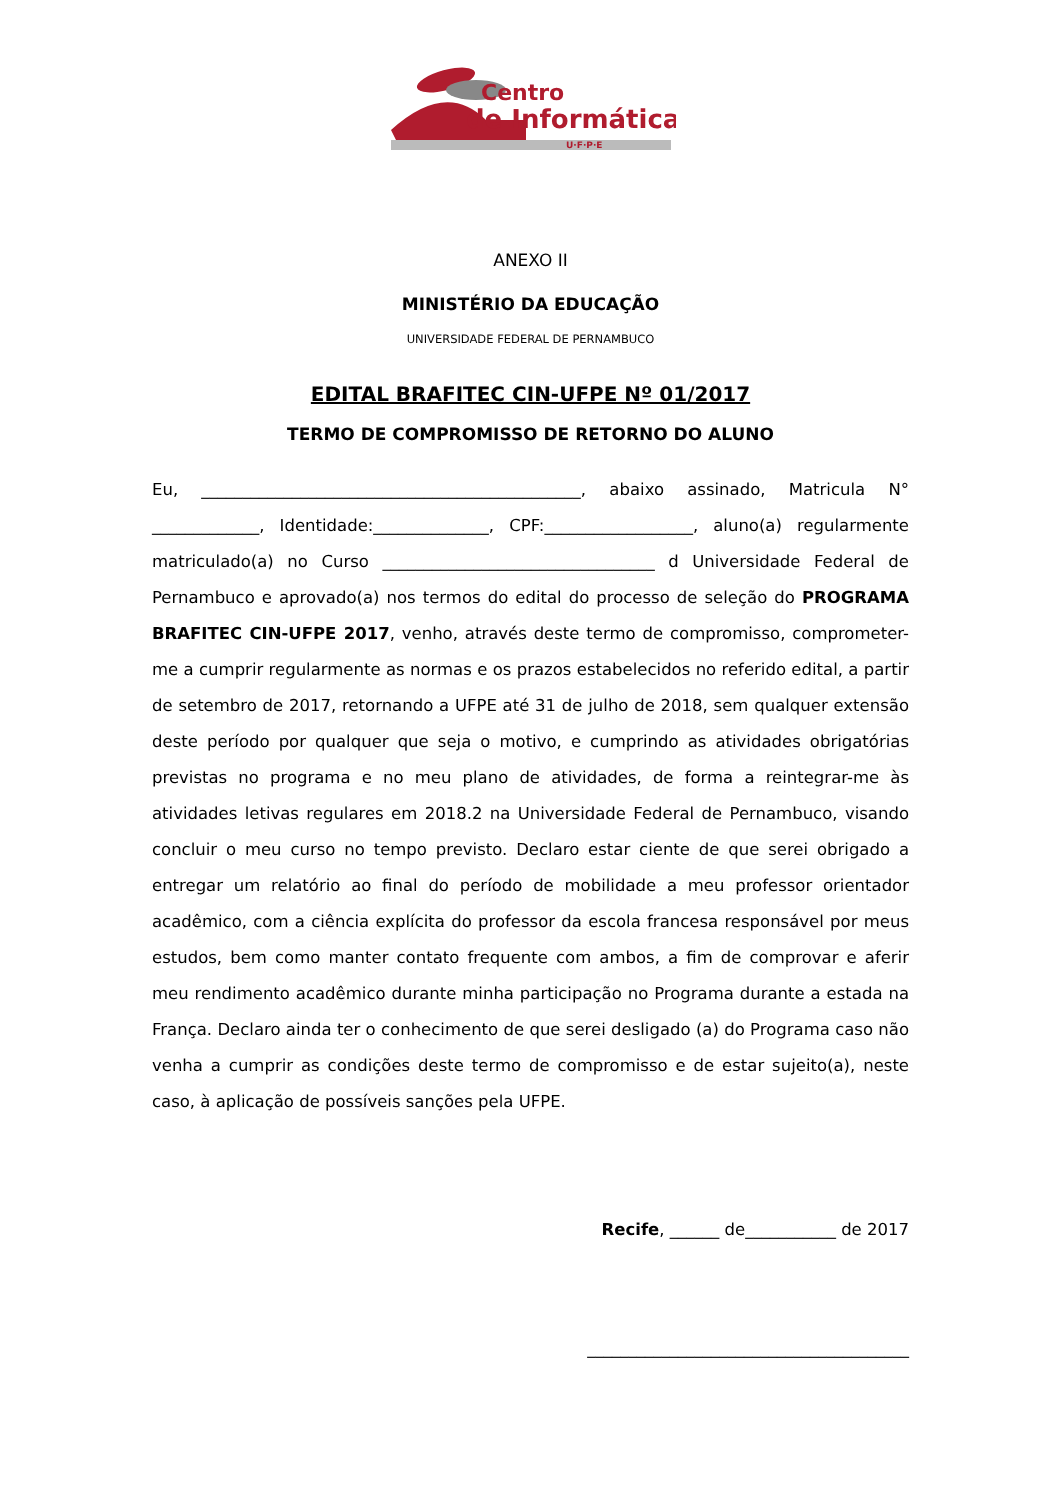Centro
de Informática
U·F·P·E
ANEXO II
MINISTÉRIO DA EDUCAÇÃO
UNIVERSIDADE FEDERAL DE PERNAMBUCO
EDITAL BRAFITEC CIN-UFPE Nº 01/2017
TERMO DE COMPROMISSO DE RETORNO DO ALUNO
Eu, ______________________________________________, abaixo assinado, Matricula N° _____________, Identidade:______________, CPF:__________________, aluno(a) regularmente matriculado(a) no Curso _________________________________ d Universidade Federal de Pernambuco e aprovado(a) nos termos do edital do processo de seleção do PROGRAMA BRAFITEC CIN-UFPE 2017, venho, através deste termo de compromisso, comprometer-me a cumprir regularmente as normas e os prazos estabelecidos no referido edital, a partir de setembro de 2017, retornando a UFPE até 31 de julho de 2018, sem qualquer extensão deste período por qualquer que seja o motivo, e cumprindo as atividades obrigatórias previstas no programa e no meu plano de atividades, de forma a reintegrar-me às atividades letivas regulares em 2018.2 na Universidade Federal de Pernambuco, visando concluir o meu curso no tempo previsto. Declaro estar ciente de que serei obrigado a entregar um relatório ao final do período de mobilidade a meu professor orientador acadêmico, com a ciência explícita do professor da escola francesa responsável por meus estudos, bem como manter contato frequente com ambos, a fim de comprovar e aferir meu rendimento acadêmico durante minha participação no Programa durante a estada na França. Declaro ainda ter o conhecimento de que serei desligado (a) do Programa caso não venha a cumprir as condições deste termo de compromisso e de estar sujeito(a), neste caso, à aplicação de possíveis sanções pela UFPE.
Recife, ______ de___________ de 2017
_______________________________________